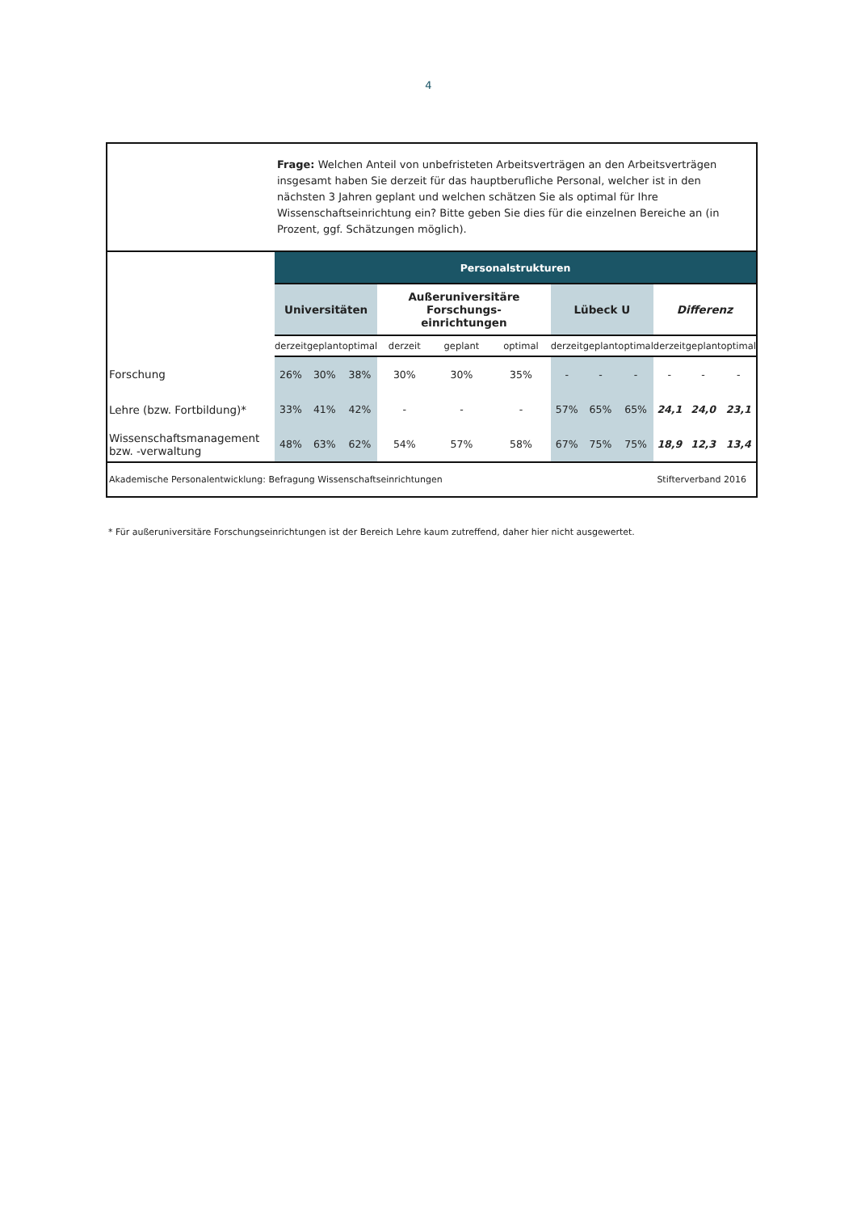4
Frage: Welchen Anteil von unbefristeten Arbeitsverträgen an den Arbeitsverträgen insgesamt haben Sie derzeit für das hauptberufliche Personal, welcher ist in den nächsten 3 Jahren geplant und welchen schätzen Sie als optimal für Ihre Wissenschaftseinrichtung ein? Bitte geben Sie dies für die einzelnen Bereiche an (in Prozent, ggf. Schätzungen möglich).
| | Personalstrukturen | | | | | | | | | | | |
| | Universitäten | | | Außeruniversitäre Forschungs- einrichtungen | | | Lübeck U | | | Differenz | | |
| | derzeit | geplant | optimal | derzeit | geplant | optimal | derzeit | geplant | optimal | derzeit | geplant | optimal |
| Forschung | 26% | 30% | 38% | 30% | 30% | 35% | - | - | - | - | - | - |
| Lehre (bzw. Fortbildung)* | 33% | 41% | 42% | - | - | - | 57% | 65% | 65% | 24,1 | 24,0 | 23,1 |
| Wissenschaftsmanagement bzw. -verwaltung | 48% | 63% | 62% | 54% | 57% | 58% | 67% | 75% | 75% | 18,9 | 12,3 | 13,4 |
Akademische Personalentwicklung: Befragung Wissenschaftseinrichtungen Stifterverband 2016
* Für außeruniversitäre Forschungseinrichtungen ist der Bereich Lehre kaum zutreffend, daher hier nicht ausgewertet.